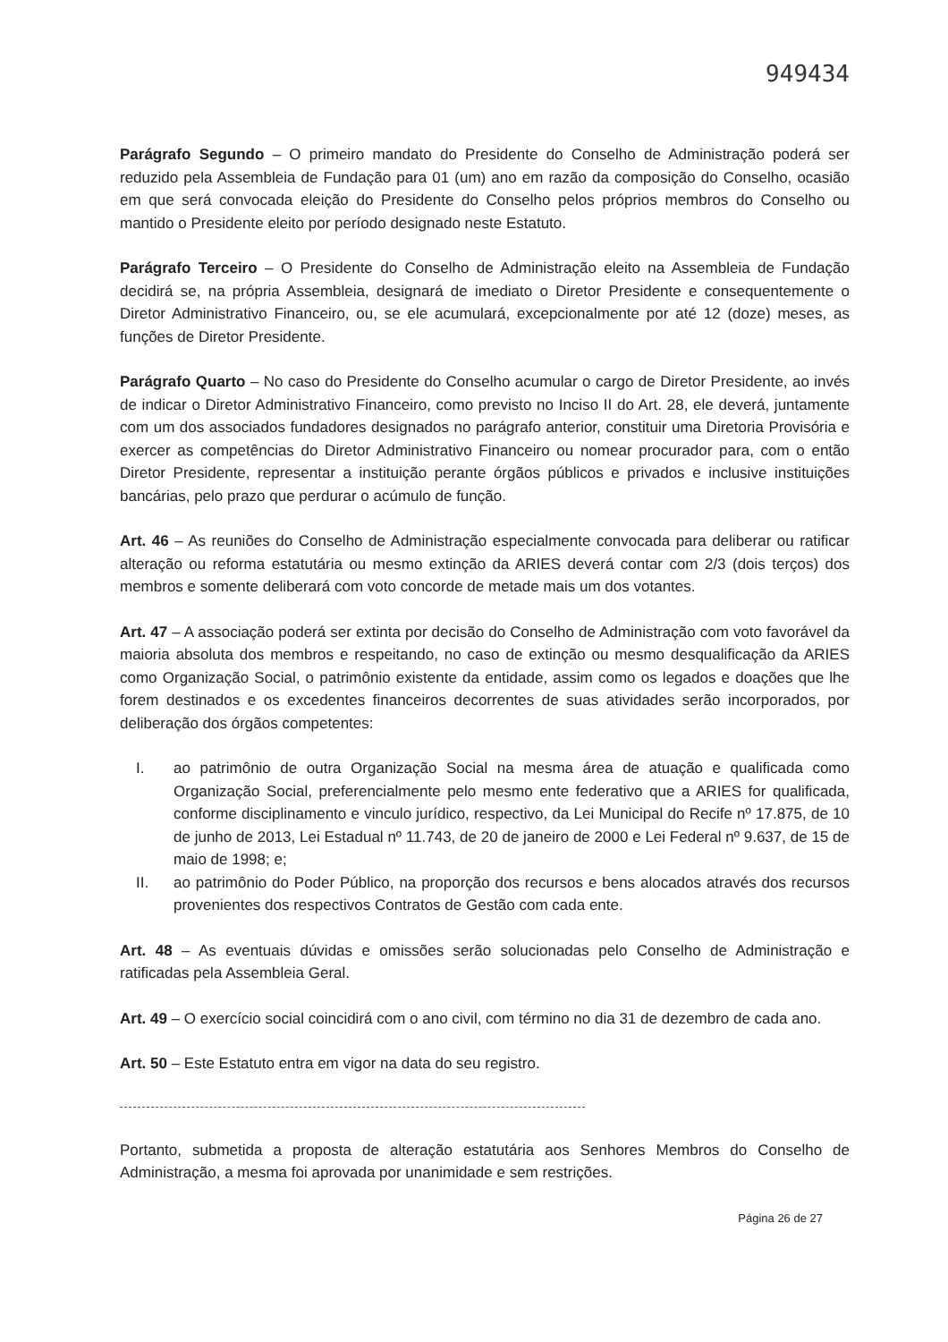949434
Parágrafo Segundo – O primeiro mandato do Presidente do Conselho de Administração poderá ser reduzido pela Assembleia de Fundação para 01 (um) ano em razão da composição do Conselho, ocasião em que será convocada eleição do Presidente do Conselho pelos próprios membros do Conselho ou mantido o Presidente eleito por período designado neste Estatuto.
Parágrafo Terceiro – O Presidente do Conselho de Administração eleito na Assembleia de Fundação decidirá se, na própria Assembleia, designará de imediato o Diretor Presidente e consequentemente o Diretor Administrativo Financeiro, ou, se ele acumulará, excepcionalmente por até 12 (doze) meses, as funções de Diretor Presidente.
Parágrafo Quarto – No caso do Presidente do Conselho acumular o cargo de Diretor Presidente, ao invés de indicar o Diretor Administrativo Financeiro, como previsto no Inciso II do Art. 28, ele deverá, juntamente com um dos associados fundadores designados no parágrafo anterior, constituir uma Diretoria Provisória e exercer as competências do Diretor Administrativo Financeiro ou nomear procurador para, com o então Diretor Presidente, representar a instituição perante órgãos públicos e privados e inclusive instituições bancárias, pelo prazo que perdurar o acúmulo de função.
Art. 46 – As reuniões do Conselho de Administração especialmente convocada para deliberar ou ratificar alteração ou reforma estatutária ou mesmo extinção da ARIES deverá contar com 2/3 (dois terços) dos membros e somente deliberará com voto concorde de metade mais um dos votantes.
Art. 47 – A associação poderá ser extinta por decisão do Conselho de Administração com voto favorável da maioria absoluta dos membros e respeitando, no caso de extinção ou mesmo desqualificação da ARIES como Organização Social, o patrimônio existente da entidade, assim como os legados e doações que lhe forem destinados e os excedentes financeiros decorrentes de suas atividades serão incorporados, por deliberação dos órgãos competentes:
I. ao patrimônio de outra Organização Social na mesma área de atuação e qualificada como Organização Social, preferencialmente pelo mesmo ente federativo que a ARIES for qualificada, conforme disciplinamento e vinculo jurídico, respectivo, da Lei Municipal do Recife nº 17.875, de 10 de junho de 2013, Lei Estadual nº 11.743, de 20 de janeiro de 2000 e Lei Federal nº 9.637, de 15 de maio de 1998; e;
II. ao patrimônio do Poder Público, na proporção dos recursos e bens alocados através dos recursos provenientes dos respectivos Contratos de Gestão com cada ente.
Art. 48 – As eventuais dúvidas e omissões serão solucionadas pelo Conselho de Administração e ratificadas pela Assembleia Geral.
Art. 49 – O exercício social coincidirá com o ano civil, com término no dia 31 de dezembro de cada ano.
Art. 50 – Este Estatuto entra em vigor na data do seu registro.
Portanto, submetida a proposta de alteração estatutária aos Senhores Membros do Conselho de Administração, a mesma foi aprovada por unanimidade e sem restrições.
Página 26 de 27